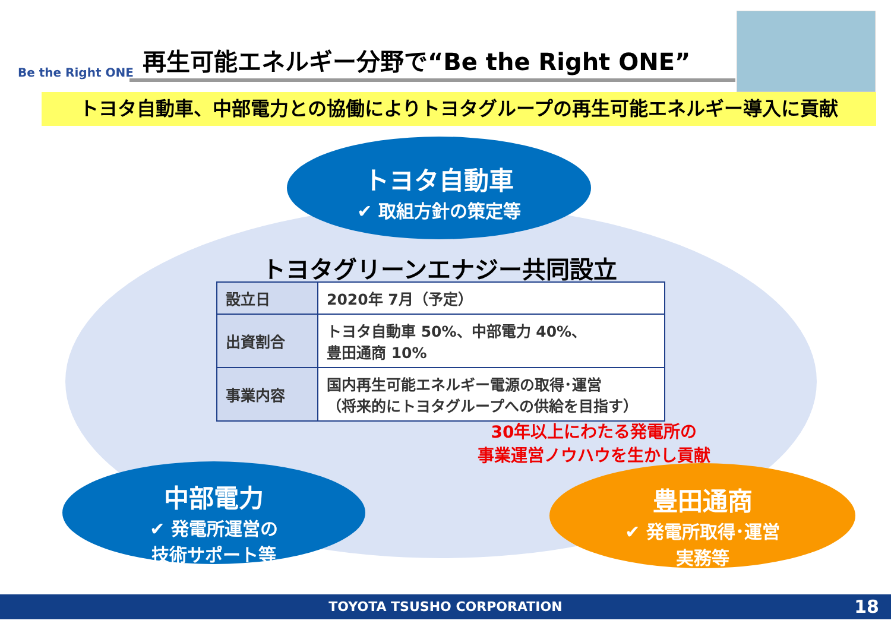Be the Right ONE
再生可能エネルギー分野で“Be the Right ONE”
トヨタ自動車、中部電力との協働によりトヨタグループの再生可能エネルギー導入に貢献
トヨタ自動車
✔ 取組方針の策定等
トヨタグリーンエナジー共同設立
| 設立日 | 2020年 7月（予定） |
| 出資割合 | トヨタ自動車 50%、中部電力 40%、 豊田通商 10% |
| 事業内容 | 国内再生可能エネルギー電源の取得･運営 （将来的にトヨタグループへの供給を目指す） |
30年以上にわたる発電所の
事業運営ノウハウを生かし貢献
中部電力
✔ 発電所運営の
技術サポート等
豊田通商
✔ 発電所取得･運営
実務等
TOYOTA TSUSHO CORPORATION 18